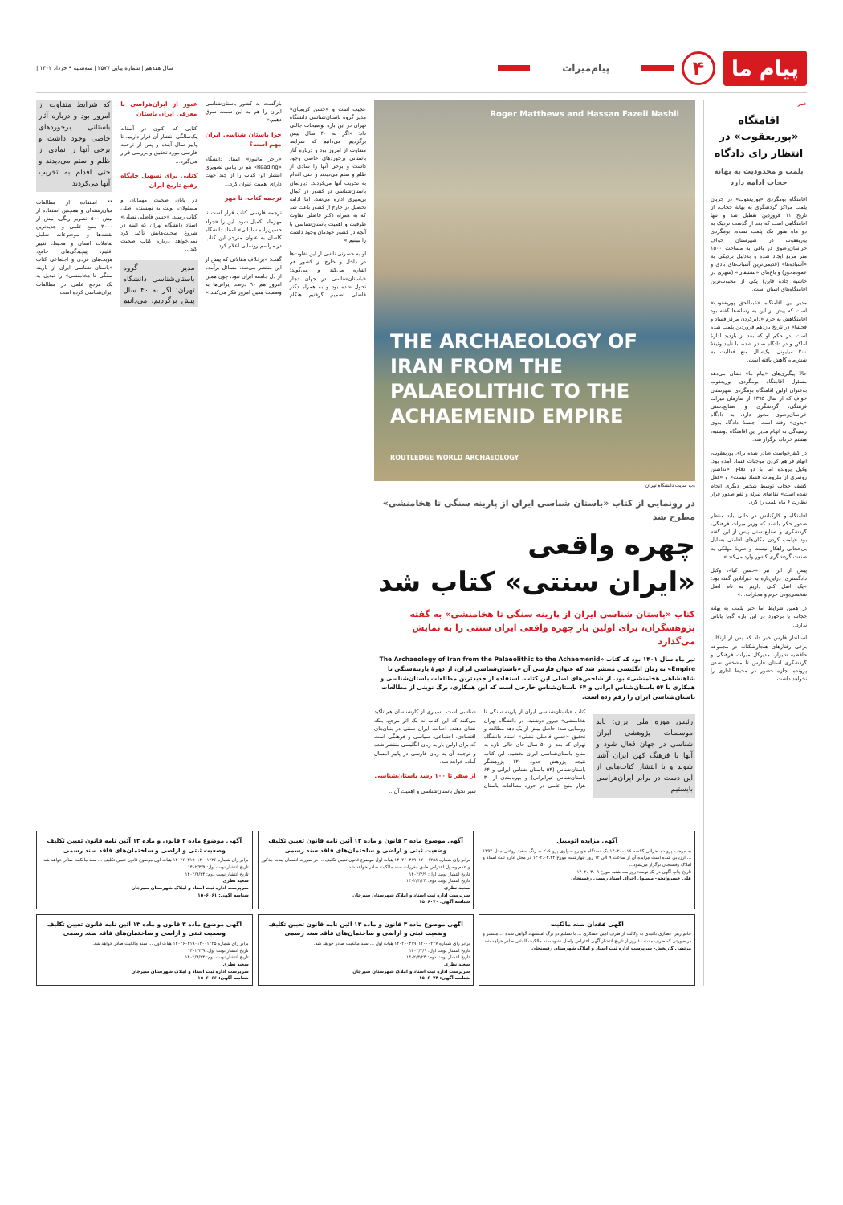پیام ما
۴
پیام‌میراث
سال هفدهم | شماره پیاپی ۲۵۷۷ | سه‌شنبه ۹ خرداد ۱۴۰۲ |
خبر
اقامتگاه «پوریعقوب» در انتظار رای دادگاه
پلمب و محدودیت به بهانه حجاب ادامه دارد
اقامتگاه بومگردی «پوریعقوب» در جریان پلمب مراکز گردشگری به بهانهٔ حجاب، از تاریخ ۱۱ فروردین تعطیل شد و تنها اقامتگاهی است که بعد از گذشت نزدیک به دو ماه هنوز فک پلمب نشده. بومگردی پوریعقوب در شهرستان خواف خراسان‌رضوی در باغی به مساحت ۱۵۰۰ متر مربع ایجاد شده و به‌دلیل نزدیکی به «آسباده‌ها» (قدیمی‌ترین آسیاب‌های بادی و عمودمحور) و باغ‌های «نشتیفان» (شهری در حاشیه جادهٔ قاین) یکی از محبوب‌ترین اقامتگاه‌های استان است.
مدیر این اقامتگاه «عبدالحق پوریعقوب» است که پیش از این به رسانه‌ها گفته بود اقامتگاهش به جرم «دایرکردن مرکز فساد و فحشا» در تاریخ یازدهم فروردین پلمب شده است. در حکم او که بعد از بازدید ادارهٔ اماکن و در دادگاه صادر شده، با تأیید وثیقهٔ ۳۰۰ میلیونی، یک‌سال منع فعالیت به شش‌ماه کاهش یافته است.
حالا پیگیری‌های «پیام ما» نشان می‌دهد مسئول اقامتگاه بومگردی پوریعقوب به‌عنوان اولین اقامتگاه بومگردی شهرستان خواف که از سال ۱۳۹۵ از سازمان میراث فرهنگی، گردشگری و صنایع‌دستی خراسان‌رضوی مجوز دارد، به دادگاه «بدوی» رفته است. جلسهٔ دادگاه بدوی رسیدگی به اتهام مدیر این اقامتگاه دوشنبه، هشتم خرداد، برگزار شد.
در کیفرخواست صادر شده برای پوریعقوب، اتهام فراهم کردن موجبات فساد آمده بود. وکیل پرونده اما با دو دفاع، «نداشتن روسری از ملزومات فساد نیست» و «فعل کشف حجاب توسط شخص دیگری انجام شده است» تقاضای تبرئه و لغو صدور قرار نظارت ۶ ماه پلمب را کرد.
اقامتگاه و کارکنانش در حالی باید منتظر صدور حکم باشند که وزیر میراث فرهنگی، گردشگری و صنایع‌دستی پیش از این گفته بود «پلمب کردن مکان‌های اقامتی به‌دلیل بی‌حجابی راهکار نیست و ضربهٔ مهلکی به صنعت گردشگری کشور وارد می‌کند.»
پیش از این نیز «حسن کیا»، وکیل دادگستری، دراین‌باره به خبرآنلاین گفته بود: «یک اصل کلی داریم به نام اصل شخصی‌بودن جرم و مجازات...»
در همین شرایط اما خبر پلمب به بهانه حجاب یا برخورد در این باره گویا پایانی ندارد...
استاندار فارس خبر داد که پس از ارتکاب برخی رفتارهای هنجارشکنانه در مجموعه حافظیه شیراز، مدیرکل میراث فرهنگی و گردشگری استان فارس تا مشخص شدن پرونده اجازه حضور در محیط اداری را نخواهد داشت.
Roger Matthews and Hassan Fazeli Nashli
THE ARCHAEOLOGY OF IRAN FROM THE PALAEOLITHIC TO THE ACHAEMENID EMPIRE
ROUTLEDGE WORLD ARCHAEOLOGY
وب سایت دانشگاه تهران
در رونمایی از کتاب «باستان شناسی ایران از پارینه سنگی تا هخامنشی» مطرح شد
چهره واقعی
«ایران سنتی» کتاب شد
کتاب «باستان شناسی ایران از پارینه سنگی تا هخامنشی» به گفته پژوهشگران، برای اولین بار چهره واقعی ایران سنتی را به نمایش می‌گذارد
تیر ماه سال ۱۴۰۱ بود که کتاب «The Archaeology of Iran from the Palaeolithic to the Achaemenid Empire» به زبان انگلیسی منتشر شد که عنوان فارسی آن «باستان‌شناسی ایران: از دورهٔ پارینه‌سنگی تا شاهنشاهی هخامنشی» بود. از شاخص‌های اصلی این کتاب، استفاده از جدیدترین مطالعات باستان‌شناسی و همکاری با ۵۴ باستان‌شناس ایرانی و ۶۴ باستان‌شناس خارجی است که این همکاری، برگ نوینی از مطالعات باستان‌شناسی ایران را رقم زده است.
رئیس موزه ملی ایران: باید موسسات پژوهشی ایران شناسی در جهان فعال شود و آنها با فرهنگ کهن ایران آشنا شوند و با انتشار کتاب‌هایی از این دست در برابر ایران‌هراسی بایستیم
کتاب «باستان‌شناسی ایران از پارینه سنگی تا هخامنشی» دیروز دوشنبه، در دانشگاه تهران رونمایی شد: حاصل بیش از یک دهه مطالعه و تحقیق «حسن فاضلی نشلی» استاد دانشگاه تهران که بعد از ۵۰ سال جای خالی تازه به منابع باستان‌شناسی ایران بخشید. این کتاب نتیجه پژوهش حدود ۱۲۰ پژوهشگر باستان‌شناس (۵۴ باستان شناس ایرانی و ۶۴ باستان‌شناس غیرایرانی) و بهره‌مندی از ۳۰ هزار منبع علمی در حوزه مطالعات باستان شناسی است. بسیاری از کارشناسان هم تأکید می‌کنند که این کتاب نه یک اثر مرجع، بلکه نشان دهنده اصالت ایران سنتی در بنیان‌های اقتصادی، اجتماعی، سیاسی و فرهنگی است که برای اولین بار به زبان انگلیسی منتشر شده و ترجمه آن به زبان فارسی در پاییز امسال آماده خواهد شد.
از صفر تا ۱۰۰ رشد باستان‌شناسی
سیر تحول باستان‌شناسی و اهمیت آن...
عجیب است و «حسن کریمیان» مدیر گروه باستان‌شناسی دانشگاه تهران در این باره توضیحات جالبی داد: «اگر به ۴۰ سال پیش برگردیم، می‌دانیم که شرایط متفاوت از امروز بود و درباره آثار باستانی برخوردهای خاصی وجود داشت و برخی آنها را نمادی از ظلم و ستم می‌دیدند و حتی اقدام به تخریب آنها می‌کردند. دپارتمان باستان‌شناسی در کشور در کمال بی‌مهری اداره می‌شد، اما ادامه تحصیل در خارج از کشور باعث شد که به همراه دکتر فاضلی تفاوت ظرفیت و اهمیت باستان‌شناسی با آنچه در کشور خودمان وجود داشت را ببینیم.»
او به حسرتی ناشی از این تفاوت‌ها در داخل و خارج از کشور هم اشاره می‌کند و می‌گوید: «باستان‌شناسی در جهان دچار تحول شده بود و به همراه دکتر فاضلی تصمیم گرفتیم هنگام بازگشت به کشور باستان‌شناسی ایران را هم به این سمت سوق دهیم.»
چرا باستان شناسی ایران مهم است؟
«راجر ماتیوز» استاد دانشگاه «Reading» هم در پیامی تصویری انتشار این کتاب را از چند جهت دارای اهمیت عنوان کرد...
ترجمه کتاب، تا مهر
ترجمه فارسی کتاب قرار است تا مهرماه تکمیل شود. این را «جواد حسین‌زاده ساداتی» استاد دانشگاه کاشان به عنوان مترجم این کتاب در مراسم رونمایی اعلام کرد.
گفت: «برخلاف مقالاتی که پیش از این منتشر می‌شد، مسائل برآمده از دل جامعه ایران نبود، چون همین امروز هم ۹۰ درصد ایرانی‌ها به وضعیت همین امروز فکر می‌کنند.»
عبور از ایران‌هراسی با معرفی ایران باستان
کتابی که اکنون در آستانه یک‌سالگی انتشار آن قرار داریم، تا پاییز سال آینده و پس از ترجمه فارسی مورد تحقیق و بررسی قرار می‌گیرد...
کتابی برای تسهیل جایگاه رفیع تاریخ ایران
در پایان صحبت مهمانان و مسئولان، نوبت به نویسنده اصلی کتاب رسید. «حسن فاضلی نشلی» استاد دانشگاه تهران که البته در شروع صحبت‌هایش تأکید کرد نمی‌خواهد درباره کتاب صحبت کند...
مدیر گروه باستان‌شناسی دانشگاه تهران: اگر به ۴۰ سال پیش برگردیم، می‌دانیم که شرایط متفاوت از امروز بود و درباره آثار باستانی برخوردهای خاصی وجود داشت و برخی آنها را نمادی از ظلم و ستم می‌دیدند و حتی اقدام به تخریب آنها می‌کردند
** استفاده از مطالعات میان‌رشته‌ای و همچنین استفاده از بیش ۵۰۰ تصویر رنگی، بیش از ۳۰۰۰ منبع علمی و جدیدترین نقشه‌ها و موضوعات شامل تعاملات انسان و محیط، تغییر اقلیم، پیچیدگی‌های جامع، هویت‌های فردی و اجتماعی کتاب «باستان شناسی ایران از پارینه سنگی تا هخامنشی» را تبدیل به یک مرجع علمی در مطالعات ایران‌شناسی کرده است.
آگهی مزایده اتومبیل
به موجب پرونده اجرائی کلاسه ۱۴۰۲۰۰۰۱۶ یک دستگاه خودرو سواری پژو ۲۰۶ به رنگ سفید روغنی مدل ۱۳۹۴ ... ارزیابی شده است مزایده آن از ساعت ۹ الی ۱۲ روز چهارشنبه مورخ ۱۴۰۲.۰۳.۲۴ در محل اداره ثبت اسناد و املاک رفسنجان برگزار می‌شود...
تاریخ چاپ آگهی در یک نوبت: روز سه شنبه مورخ ۱۴۰۲.۰۳.۰۹
علی خسروانجم- مسئول اجرای اسناد رسمی رفسنجان
آگهی موضوع ماده ۳ قانون و ماده ۱۳ آئین نامه قانون تعیین تکلیف وضعیت ثبتی و اراضی و ساختمان‌های فاقد سند رسمی
برابر رای شماره ۱۴۰۲۶۰۳۱۹۰۱۲۰۰۱۲۵۸ هیات اول موضوع قانون تعیین تکلیف ... در صورت انقضای مدت مذکور و عدم وصول اعتراض طبق مقررات سند مالکیت صادر خواهد شد.
تاریخ انتشار نوبت اول: ۱۴۰۲/۳/۹
تاریخ انتشار نوبت دوم: ۱۴۰۲/۳/۲۴
سعید نظری
سرپرست اداره ثبت اسناد و املاک شهرستان سیرجان
شناسه آگهی: ۱۵۰۶۰۷۰
آگهی موضوع ماده ۳ قانون و ماده ۱۳ آئین نامه قانون تعیین تکلیف وضعیت ثبتی و اراضی و ساختمان‌های فاقد سند رسمی
برابر رای شماره ۱۴۰۲۶۰۳۱۹۰۱۲۰۰۱۲۲۶ هیات اول موضوع قانون تعیین تکلیف ... سند مالکیت صادر خواهد شد.
تاریخ انتشار نوبت اول: ۱۴۰۲/۳/۹
تاریخ انتشار نوبت دوم: ۱۴۰۲/۳/۲۴
سعید نظری
سرپرست اداره ثبت اسناد و املاک شهرستان سیرجان
شناسه آگهی: ۱۵۰۶۰۶۱
آگهی فقدان سند مالکیت
خانم زهرا عطاری باغیدی به وکالت از طرف امین عسکری ... با تسلیم دو برگ استشهاد گواهی شده ... منتشر و در صورتی که ظرف مدت ۱۰ روز از تاریخ انتشار آگهی اعتراض واصل نشود سند مالکیت المثنی صادر خواهد شد.
مرتضی کاربخش- سرپرست اداره ثبت اسناد و املاک شهرستان رفسنجان
آگهی موضوع ماده ۳ قانون و ماده ۱۳ آئین نامه قانون تعیین تکلیف وضعیت ثبتی و اراضی و ساختمان‌های فاقد سند رسمی
برابر رای شماره ۱۴۰۲۶۰۳۱۹۰۱۲۰۰۰۲۲۷ هیات اول ... سند مالکیت صادر خواهد شد.
تاریخ انتشار نوبت اول: ۱۴۰۲/۳/۹
تاریخ انتشار نوبت دوم: ۱۴۰۲/۳/۲۴
سعید نظری
سرپرست اداره ثبت اسناد و املاک شهرستان سیرجان
شناسه آگهی: ۱۵۰۶۰۷۴
آگهی موضوع ماده ۳ قانون و ماده ۱۳ آئین نامه قانون تعیین تکلیف وضعیت ثبتی و اراضی و ساختمان‌های فاقد سند رسمی
برابر رای شماره ۱۴۰۲۶۰۳۱۹۰۱۲۰۰۱۲۲۵ هیات اول ... سند مالکیت صادر خواهد شد.
تاریخ انتشار نوبت اول: ۱۴۰۲/۳/۹
تاریخ انتشار نوبت دوم: ۱۴۰۲/۳/۲۴
سعید نظری
سرپرست اداره ثبت اسناد و املاک شهرستان سیرجان
شناسه آگهی: ۱۵۰۶۰۶۶